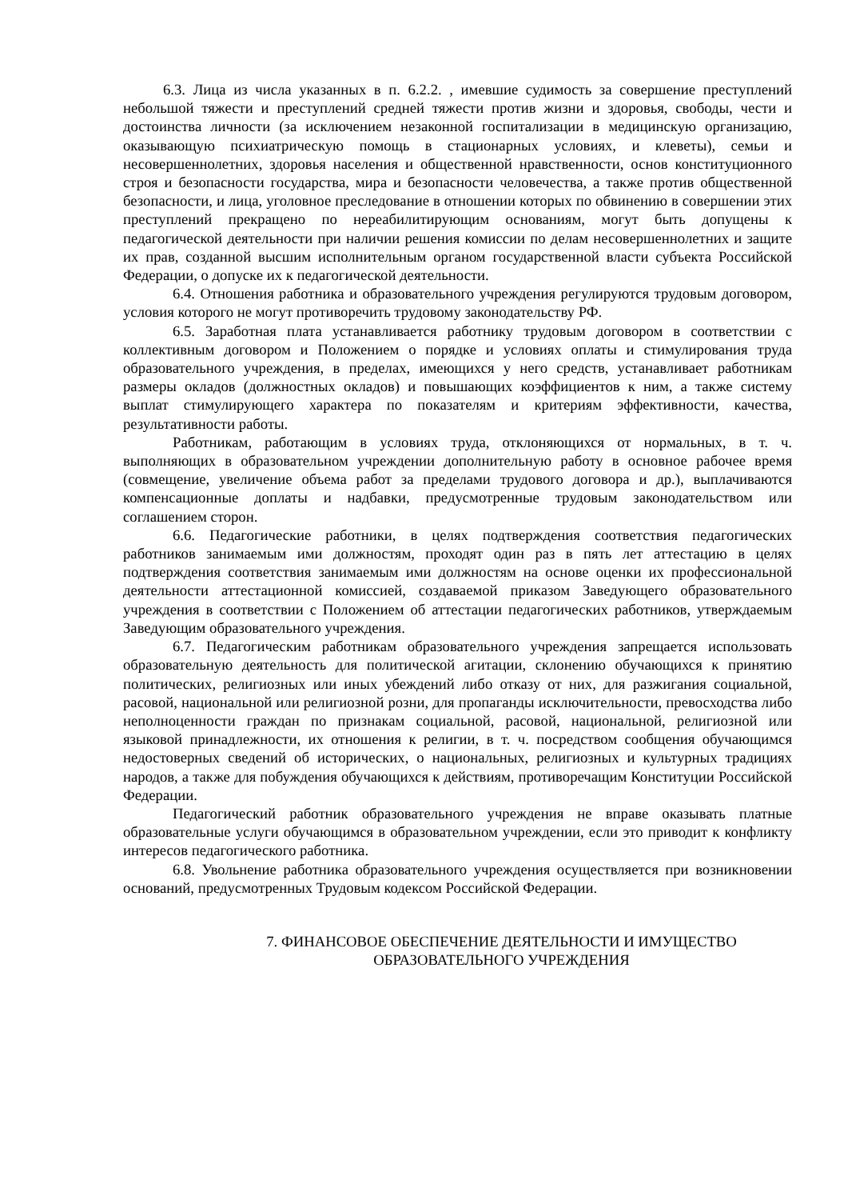6.3. Лица из числа указанных в п. 6.2.2. , имевшие судимость за совершение преступлений небольшой тяжести и преступлений средней тяжести против жизни и здоровья, свободы, чести и достоинства личности (за исключением незаконной госпитализации в медицинскую организацию, оказывающую психиатрическую помощь в стационарных условиях, и клеветы), семьи и несовершеннолетних, здоровья населения и общественной нравственности, основ конституционного строя и безопасности государства, мира и безопасности человечества, а также против общественной безопасности, и лица, уголовное преследование в отношении которых по обвинению в совершении этих преступлений прекращено по нереабилитирующим основаниям, могут быть допущены к педагогической деятельности при наличии решения комиссии по делам несовершеннолетних и защите их прав, созданной высшим исполнительным органом государственной власти субъекта Российской Федерации, о допуске их к педагогической деятельности.
6.4. Отношения работника и образовательного учреждения регулируются трудовым договором, условия которого не могут противоречить трудовому законодательству РФ.
6.5. Заработная плата устанавливается работнику трудовым договором в соответствии с коллективным договором и Положением о порядке и условиях оплаты и стимулирования труда образовательного учреждения, в пределах, имеющихся у него средств, устанавливает работникам размеры окладов (должностных окладов) и повышающих коэффициентов к ним, а также систему выплат стимулирующего характера по показателям и критериям эффективности, качества, результативности работы.
Работникам, работающим в условиях труда, отклоняющихся от нормальных, в т. ч. выполняющих в образовательном учреждении дополнительную работу в основное рабочее время (совмещение, увеличение объема работ за пределами трудового договора и др.), выплачиваются компенсационные доплаты и надбавки, предусмотренные трудовым законодательством или соглашением сторон.
6.6. Педагогические работники, в целях подтверждения соответствия педагогических работников занимаемым ими должностям, проходят один раз в пять лет аттестацию в целях подтверждения соответствия занимаемым ими должностям на основе оценки их профессиональной деятельности аттестационной комиссией, создаваемой приказом Заведующего образовательного учреждения в соответствии с Положением об аттестации педагогических работников, утверждаемым Заведующим образовательного учреждения.
6.7. Педагогическим работникам образовательного учреждения запрещается использовать образовательную деятельность для политической агитации, склонению обучающихся к принятию политических, религиозных или иных убеждений либо отказу от них, для разжигания социальной, расовой, национальной или религиозной розни, для пропаганды исключительности, превосходства либо неполноценности граждан по признакам социальной, расовой, национальной, религиозной или языковой принадлежности, их отношения к религии, в т. ч. посредством сообщения обучающимся недостоверных сведений об исторических, о национальных, религиозных и культурных традициях народов, а также для побуждения обучающихся к действиям, противоречащим Конституции Российской Федерации.
Педагогический работник образовательного учреждения не вправе оказывать платные образовательные услуги обучающимся в образовательном учреждении, если это приводит к конфликту интересов педагогического работника.
6.8. Увольнение работника образовательного учреждения осуществляется при возникновении оснований, предусмотренных Трудовым кодексом Российской Федерации.
7. ФИНАНСОВОЕ ОБЕСПЕЧЕНИЕ ДЕЯТЕЛЬНОСТИ И ИМУЩЕСТВО
ОБРАЗОВАТЕЛЬНОГО УЧРЕЖДЕНИЯ